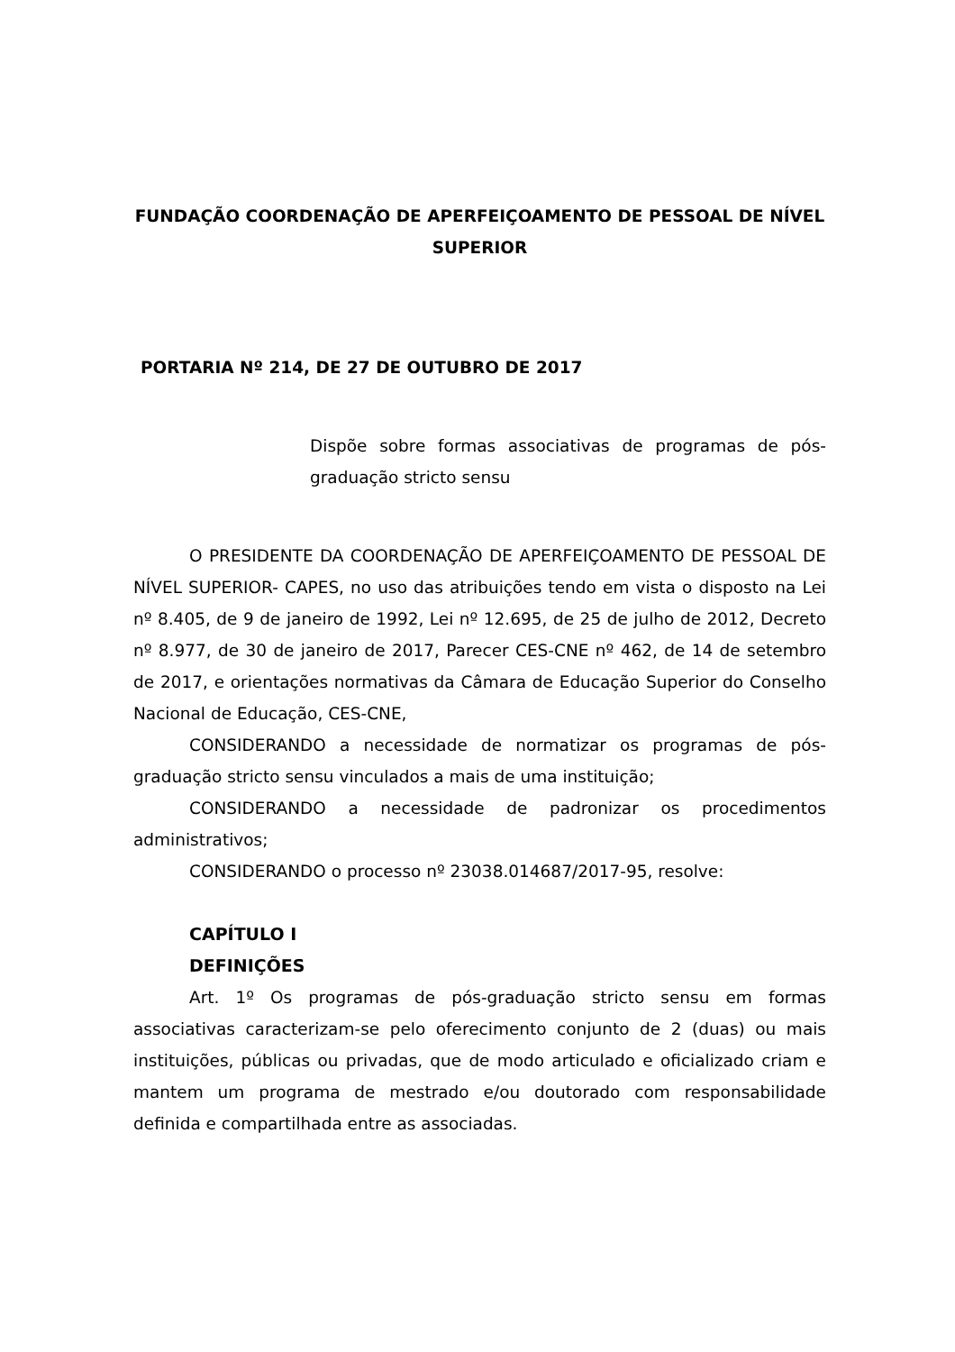FUNDAÇÃO COORDENAÇÃO DE APERFEIÇOAMENTO DE PESSOAL DE NÍVEL SUPERIOR
PORTARIA Nº 214, DE 27 DE OUTUBRO DE 2017
Dispõe sobre formas associativas de programas de pós-graduação stricto sensu
O PRESIDENTE DA COORDENAÇÃO DE APERFEIÇOAMENTO DE PESSOAL DE NÍVEL SUPERIOR- CAPES, no uso das atribuições tendo em vista o disposto na Lei nº 8.405, de 9 de janeiro de 1992, Lei nº 12.695, de 25 de julho de 2012, Decreto nº 8.977, de 30 de janeiro de 2017, Parecer CES-CNE nº 462, de 14 de setembro de 2017, e orientações normativas da Câmara de Educação Superior do Conselho Nacional de Educação, CES-CNE,
CONSIDERANDO a necessidade de normatizar os programas de pós-graduação stricto sensu vinculados a mais de uma instituição;
CONSIDERANDO a necessidade de padronizar os procedimentos administrativos;
CONSIDERANDO o processo nº 23038.014687/2017-95, resolve:
CAPÍTULO I
DEFINIÇÕES
Art. 1º Os programas de pós-graduação stricto sensu em formas associativas caracterizam-se pelo oferecimento conjunto de 2 (duas) ou mais instituições, públicas ou privadas, que de modo articulado e oficializado criam e mantem um programa de mestrado e/ou doutorado com responsabilidade definida e compartilhada entre as associadas.